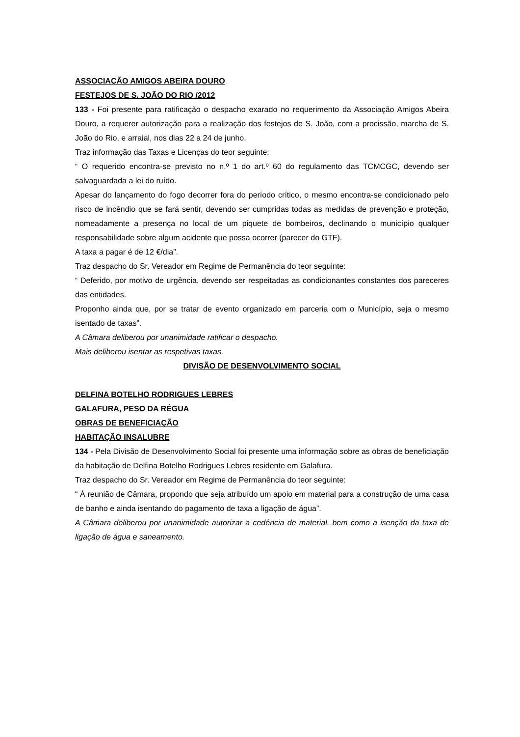ASSOCIAÇÃO AMIGOS ABEIRA DOURO
FESTEJOS DE S. JOÃO DO RIO /2012
133 - Foi presente para ratificação o despacho exarado no requerimento da Associação Amigos Abeira Douro, a requerer autorização para a realização dos festejos de S. João, com a procissão, marcha de S. João do Rio, e arraial, nos dias 22 a 24 de junho.
Traz informação das Taxas e Licenças do teor seguinte:
“ O requerido encontra-se previsto no n.º 1 do art.º 60 do regulamento das TCMCGC, devendo ser salvaguardada a lei do ruído.
Apesar do lançamento do fogo decorrer fora do período crítico, o mesmo encontra-se condicionado pelo risco de incêndio que se fará sentir, devendo ser cumpridas todas as medidas de prevenção e proteção, nomeadamente a presença no local de um piquete de bombeiros, declinando o município qualquer responsabilidade sobre algum acidente que possa ocorrer (parecer do GTF).
A taxa a pagar é de 12 €/dia”.
Traz despacho do Sr. Vereador em Regime de Permanência do teor seguinte:
“ Deferido, por motivo de urgência, devendo ser respeitadas as condicionantes constantes dos pareceres das entidades.
Proponho ainda que, por se tratar de evento organizado em parceria com o Município, seja o mesmo isentado de taxas”.
A Câmara deliberou por unanimidade ratificar o despacho.
Mais deliberou isentar as respetivas taxas.
DIVISÃO DE DESENVOLVIMENTO SOCIAL
DELFINA BOTELHO RODRIGUES LEBRES
GALAFURA, PESO DA RÉGUA
OBRAS DE BENEFICIAÇÃO
HABITAÇÃO INSALUBRE
134 - Pela Divisão de Desenvolvimento Social foi presente uma informação sobre as obras de beneficiação da habitação de Delfina Botelho Rodrigues Lebres residente em Galafura.
Traz despacho do Sr. Vereador em Regime de Permanência do teor seguinte:
“ À reunião de Câmara, propondo que seja atribuído um apoio em material para a construção de uma casa de banho e ainda isentando do pagamento de taxa a ligação de água”.
A Câmara deliberou por unanimidade autorizar a cedência de material, bem como a isenção da taxa de ligação de água e saneamento.